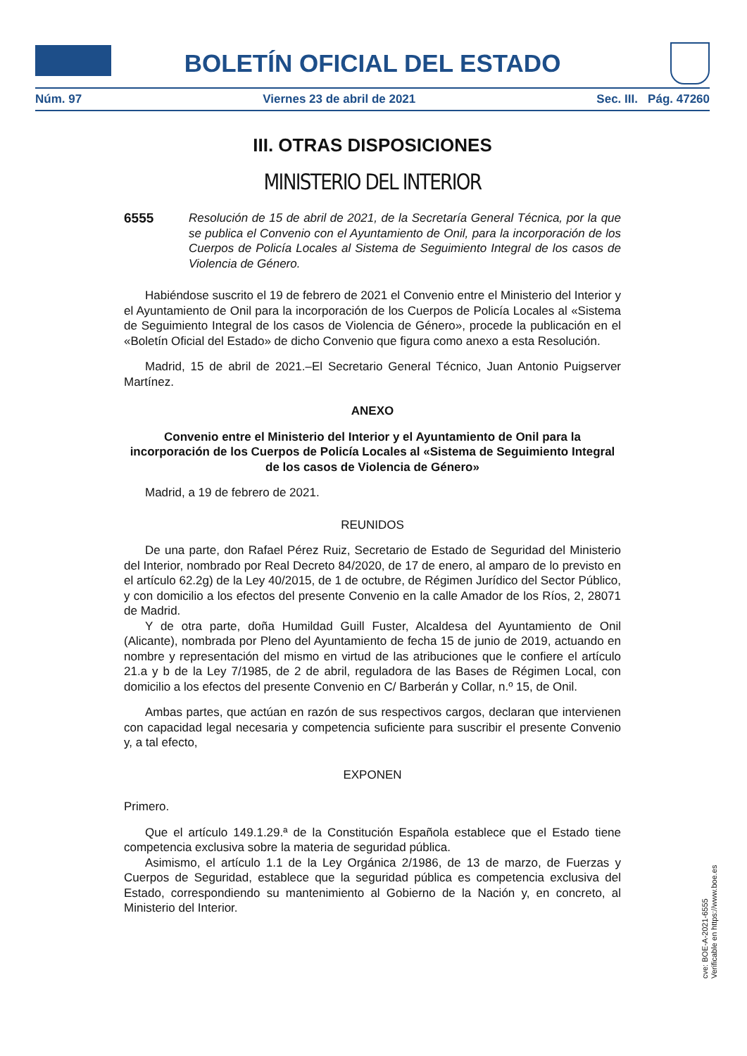BOLETÍN OFICIAL DEL ESTADO
Núm. 97 Viernes 23 de abril de 2021 Sec. III. Pág. 47260
III. OTRAS DISPOSICIONES
MINISTERIO DEL INTERIOR
6555 Resolución de 15 de abril de 2021, de la Secretaría General Técnica, por la que se publica el Convenio con el Ayuntamiento de Onil, para la incorporación de los Cuerpos de Policía Locales al Sistema de Seguimiento Integral de los casos de Violencia de Género.
Habiéndose suscrito el 19 de febrero de 2021 el Convenio entre el Ministerio del Interior y el Ayuntamiento de Onil para la incorporación de los Cuerpos de Policía Locales al «Sistema de Seguimiento Integral de los casos de Violencia de Género», procede la publicación en el «Boletín Oficial del Estado» de dicho Convenio que figura como anexo a esta Resolución.
Madrid, 15 de abril de 2021.–El Secretario General Técnico, Juan Antonio Puigserver Martínez.
ANEXO
Convenio entre el Ministerio del Interior y el Ayuntamiento de Onil para la incorporación de los Cuerpos de Policía Locales al «Sistema de Seguimiento Integral de los casos de Violencia de Género»
Madrid, a 19 de febrero de 2021.
REUNIDOS
De una parte, don Rafael Pérez Ruiz, Secretario de Estado de Seguridad del Ministerio del Interior, nombrado por Real Decreto 84/2020, de 17 de enero, al amparo de lo previsto en el artículo 62.2g) de la Ley 40/2015, de 1 de octubre, de Régimen Jurídico del Sector Público, y con domicilio a los efectos del presente Convenio en la calle Amador de los Ríos, 2, 28071 de Madrid.
Y de otra parte, doña Humildad Guill Fuster, Alcaldesa del Ayuntamiento de Onil (Alicante), nombrada por Pleno del Ayuntamiento de fecha 15 de junio de 2019, actuando en nombre y representación del mismo en virtud de las atribuciones que le confiere el artículo 21.a y b de la Ley 7/1985, de 2 de abril, reguladora de las Bases de Régimen Local, con domicilio a los efectos del presente Convenio en C/ Barberán y Collar, n.º 15, de Onil.
Ambas partes, que actúan en razón de sus respectivos cargos, declaran que intervienen con capacidad legal necesaria y competencia suficiente para suscribir el presente Convenio y, a tal efecto,
EXPONEN
Primero.
Que el artículo 149.1.29.ª de la Constitución Española establece que el Estado tiene competencia exclusiva sobre la materia de seguridad pública.
Asimismo, el artículo 1.1 de la Ley Orgánica 2/1986, de 13 de marzo, de Fuerzas y Cuerpos de Seguridad, establece que la seguridad pública es competencia exclusiva del Estado, correspondiendo su mantenimiento al Gobierno de la Nación y, en concreto, al Ministerio del Interior.
cve: BOE-A-2021-6555
Verificable en https://www.boe.es